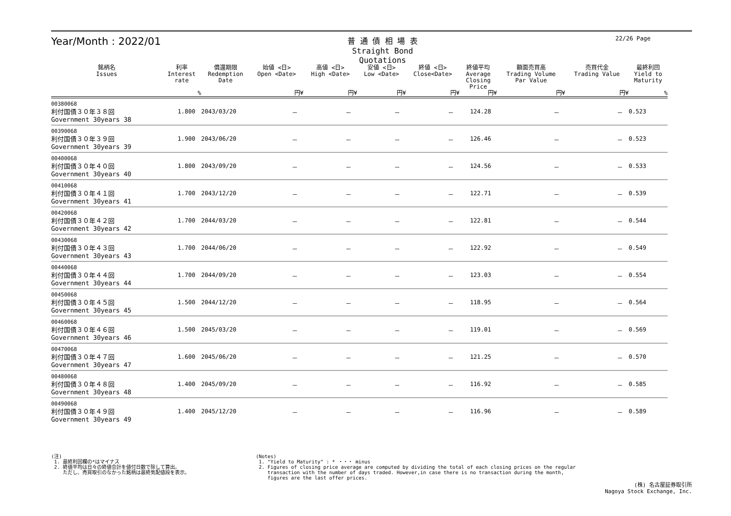Year/Month : 2022/01
普 通 債 相 場 表
Straight Bond Quotations
22/26 Page
| 銘柄名 Issues | 利率 Interest rate | 償還期限 Redemption Date | 始値 <日> Open <Date> | 高値 <日> High <Date> | 安値 <日> Low <Date> | 終値 <日> Close<Date> | 終値平均 Average Closing Price | 額面売買高 Trading Volume Par Value | 売買代金 Trading Value | 最終利回 Yield to Maturity |
| --- | --- | --- | --- | --- | --- | --- | --- | --- | --- | --- |
| | % | | 円¥ | 円¥ | 円¥ | 円¥ | 円¥ | 円¥ | 円¥ | % |
| 00380068 利付国債３０年３８回 Government 30years 38 | 1.800 | 2043/03/20 | － | － | － | － | 124.28 | － | － | 0.523 |
| 00390068 利付国債３０年３９回 Government 30years 39 | 1.900 | 2043/06/20 | － | － | － | － | 126.46 | － | － | 0.523 |
| 00400068 利付国債３０年４０回 Government 30years 40 | 1.800 | 2043/09/20 | － | － | － | － | 124.56 | － | － | 0.533 |
| 00410068 利付国債３０年４１回 Government 30years 41 | 1.700 | 2043/12/20 | － | － | － | － | 122.71 | － | － | 0.539 |
| 00420068 利付国債３０年４２回 Government 30years 42 | 1.700 | 2044/03/20 | － | － | － | － | 122.81 | － | － | 0.544 |
| 00430068 利付国債３０年４３回 Government 30years 43 | 1.700 | 2044/06/20 | － | － | － | － | 122.92 | － | － | 0.549 |
| 00440068 利付国債３０年４４回 Government 30years 44 | 1.700 | 2044/09/20 | － | － | － | － | 123.03 | － | － | 0.554 |
| 00450068 利付国債３０年４５回 Government 30years 45 | 1.500 | 2044/12/20 | － | － | － | － | 118.95 | － | － | 0.564 |
| 00460068 利付国債３０年４６回 Government 30years 46 | 1.500 | 2045/03/20 | － | － | － | － | 119.01 | － | － | 0.569 |
| 00470068 利付国債３０年４７回 Government 30years 47 | 1.600 | 2045/06/20 | － | － | － | － | 121.25 | － | － | 0.570 |
| 00480068 利付国債３０年４８回 Government 30years 48 | 1.400 | 2045/09/20 | － | － | － | － | 116.92 | － | － | 0.585 |
| 00490068 利付国債３０年４９回 Government 30years 49 | 1.400 | 2045/12/20 | － | － | － | － | 116.96 | － | － | 0.589 |
(注)
1. 最終利回欄の*はマイナス
2. 終値平均は日々の終値合計を値付日数で除して算出。
ただし、売買取引のなかった銘柄は最終気配値段を表示。
(Notes)
1. "Yield to Maturity" : * ・・・ minus
2. Figures of closing price average are computed by dividing the total of each closing prices on the regular
transaction with the number of days traded. However,in case there is no transaction during the month,
figures are the last offer prices.
(株) 名古屋証券取引所
Nagoya Stock Exchange, Inc.